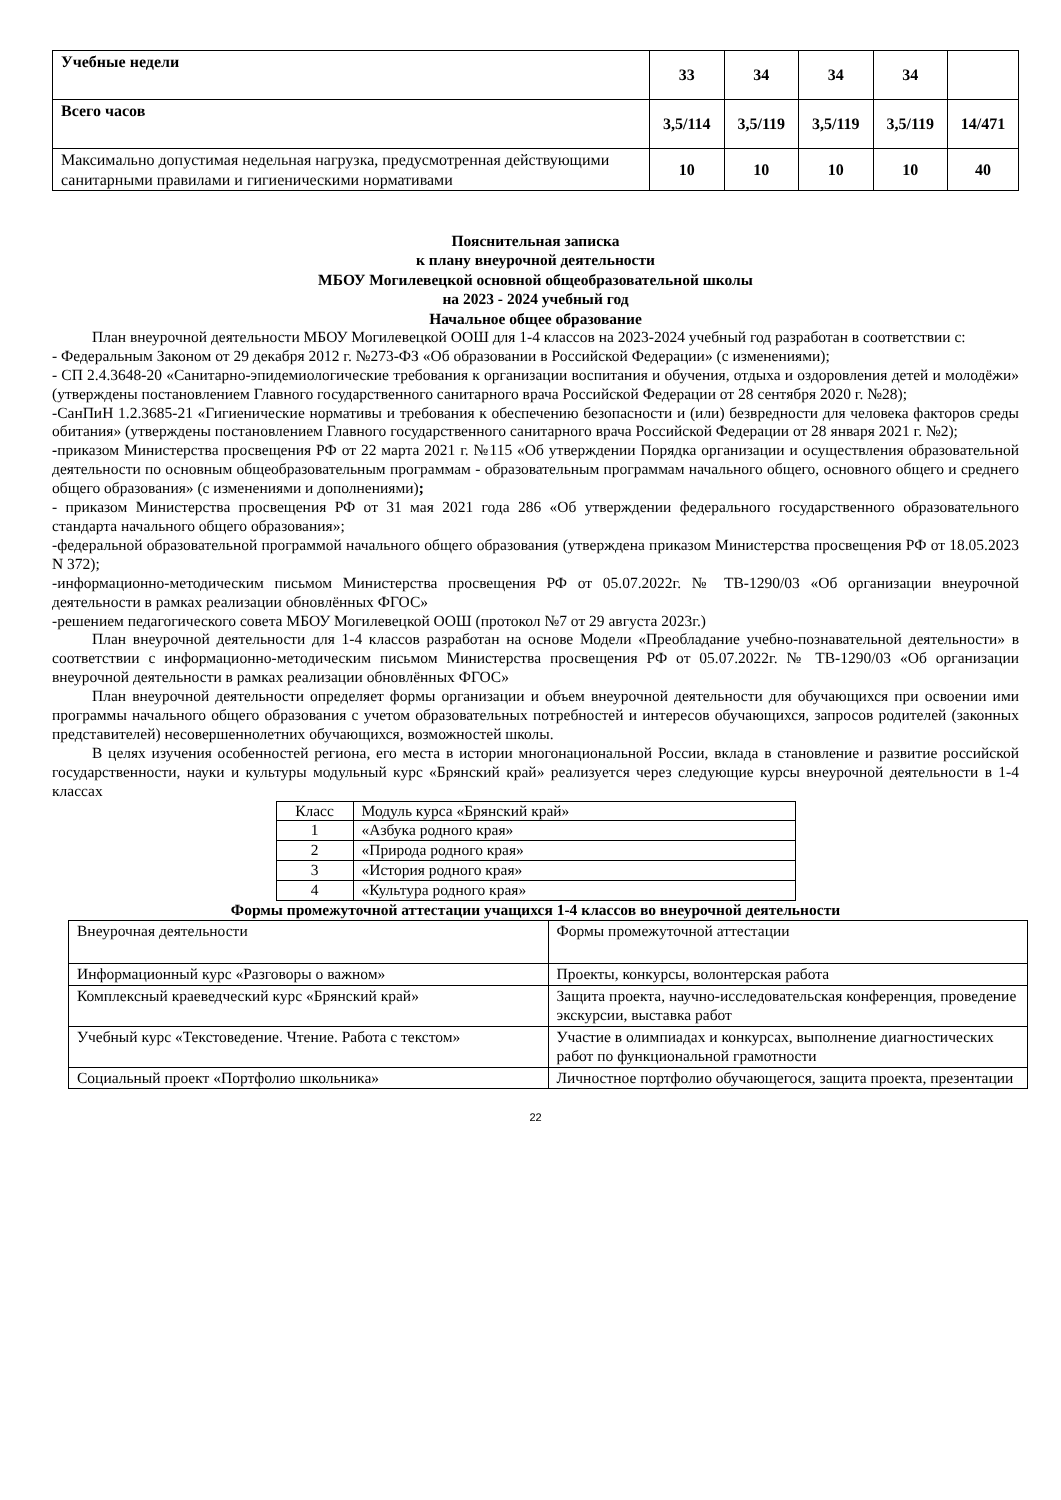| Учебные недели | 33 | 34 | 34 | 34 | |
| Всего часов | 3,5/114 | 3,5/119 | 3,5/119 | 3,5/119 | 14/471 |
| Максимально допустимая недельная нагрузка, предусмотренная действующими санитарными правилами и гигиеническими нормативами | 10 | 10 | 10 | 10 | 40 |
Пояснительная записка
к плану внеурочной деятельности
МБОУ Могилевецкой основной общеобразовательной школы
на 2023 - 2024 учебный год
Начальное общее образование
План внеурочной деятельности МБОУ Могилевецкой ООШ для 1-4 классов на 2023-2024 учебный год разработан в соответствии с:
- Федеральным Законом от 29 декабря 2012 г. №273-ФЗ «Об образовании в Российской Федерации» (с изменениями);
- СП 2.4.3648-20 «Санитарно-эпидемиологические требования к организации воспитания и обучения, отдыха и оздоровления детей и молодёжи» (утверждены постановлением Главного государственного санитарного врача Российской Федерации от 28 сентября 2020 г. №28);
-СанПиН 1.2.3685-21 «Гигиенические нормативы и требования к обеспечению безопасности и (или) безвредности для человека факторов среды обитания» (утверждены постановлением Главного государственного санитарного врача Российской Федерации от 28 января 2021 г. №2);
-приказом Министерства просвещения РФ от 22 марта 2021 г. №115 «Об утверждении Порядка организации и осуществления образовательной деятельности по основным общеобразовательным программам - образовательным программам начального общего, основного общего и среднего общего образования» (с изменениями и дополнениями);
- приказом Министерства просвещения РФ от 31 мая 2021 года 286 «Об утверждении федерального государственного образовательного стандарта начального общего образования»;
-федеральной образовательной программой начального общего образования (утверждена приказом Министерства просвещения РФ от 18.05.2023 N 372);
-информационно-методическим письмом Министерства просвещения РФ от 05.07.2022г. № ТВ-1290/03 «Об организации внеурочной деятельности в рамках реализации обновлённых ФГОС»
-решением педагогического совета МБОУ Могилевецкой ООШ (протокол №7 от 29 августа 2023г.)
План внеурочной деятельности для 1-4 классов разработан на основе Модели «Преобладание учебно-познавательной деятельности» в соответствии с информационно-методическим письмом Министерства просвещения РФ от 05.07.2022г. № ТВ-1290/03 «Об организации внеурочной деятельности в рамках реализации обновлённых ФГОС»
План внеурочной деятельности определяет формы организации и объем внеурочной деятельности для обучающихся при освоении ими программы начального общего образования с учетом образовательных потребностей и интересов обучающихся, запросов родителей (законных представителей) несовершеннолетних обучающихся, возможностей школы.
В целях изучения особенностей региона, его места в истории многонациональной России, вклада в становление и развитие российской государственности, науки и культуры модульный курс «Брянский край» реализуется через следующие курсы внеурочной деятельности в 1-4 классах
| Класс | Модуль курса «Брянский край» |
| 1 | «Азбука родного края» |
| 2 | «Природа родного края» |
| 3 | «История родного края» |
| 4 | «Культура родного края» |
Формы промежуточной аттестации учащихся 1-4 классов во внеурочной деятельности
| Внеурочная деятельности | Формы промежуточной аттестации |
| Информационный курс «Разговоры о важном» | Проекты, конкурсы, волонтерская работа |
| Комплексный краеведческий курс «Брянский край» | Защита проекта, научно-исследовательская конференция, проведение экскурсии, выставка работ |
| Учебный курс «Текстоведение. Чтение. Работа с текстом» | Участие в олимпиадах и конкурсах, выполнение диагностических работ по функциональной грамотности |
| Социальный проект «Портфолио школьника» | Личностное портфолио обучающегося, защита проекта, презентации |
22